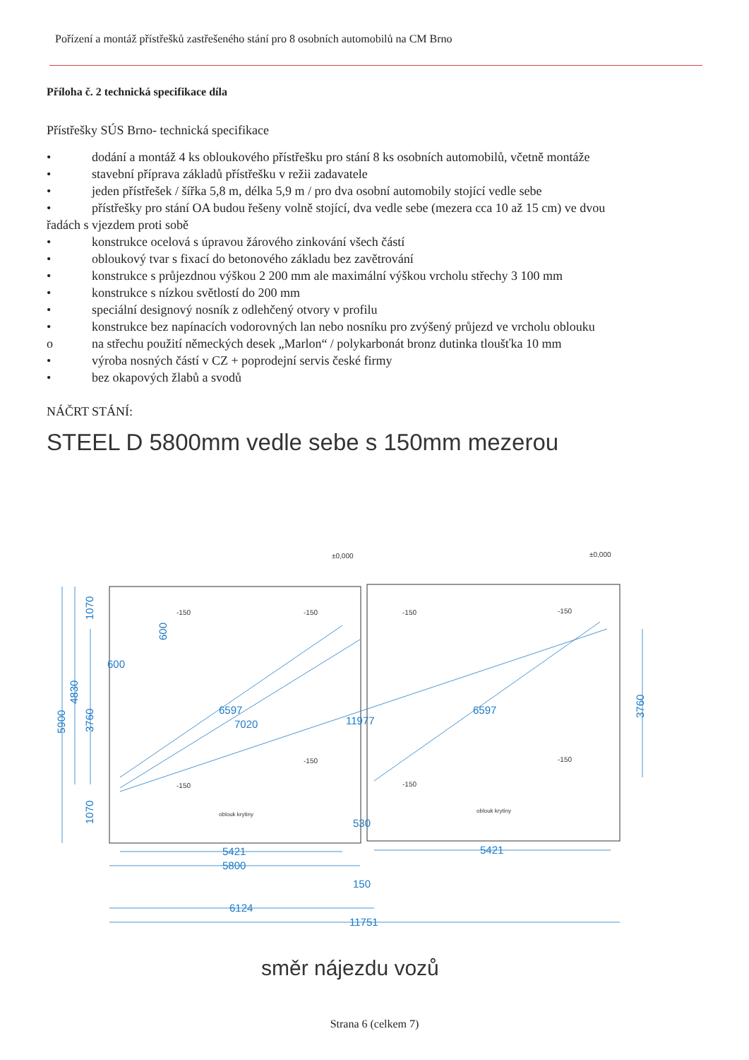Pořízení a montáž přístřešků zastřešeného stání pro 8 osobních automobilů na CM Brno
Příloha č. 2 technická specifikace díla
Přístřešky SÚS Brno- technická specifikace
• dodání a montáž 4 ks obloukového přístřešku pro stání 8 ks osobních automobilů, včetně montáže
• stavební příprava základů přístřešku v režii zadavatele
• jeden přístřešek / šířka 5,8 m, délka 5,9 m / pro dva osobní automobily stojící vedle sebe
• přístřešky pro stání OA budou řešeny volně stojící, dva vedle sebe (mezera cca 10 až 15 cm) ve dvou
řadách s vjezdem proti sobě
• konstrukce ocelová s úpravou žárového zinkování všech částí
• obloukový tvar s fixací do betonového základu bez zavětrování
• konstrukce s průjezdnou výškou 2 200 mm ale maximální výškou vrcholu střechy 3 100 mm
• konstrukce s nízkou světlostí do 200 mm
• speciální designový nosník z odlehčený otvory v profilu
• konstrukce bez napínacích vodorovných lan nebo nosníku pro zvýšený průjezd ve vrcholu oblouku
o na střechu použití německých desek „Marlon“ / polykarbonát bronz dutinka tloušťka 10 mm
• výroba nosných částí v CZ + poprodejní servis české firmy
• bez okapových žlabů a svodů
NÁČRT STÁNÍ:
STEEL D 5800mm vedle sebe s 150mm mezerou
1070
600
600
5900
4830
3760
1070
3760
6597
7020
11977
6597
530
5421
5800
5421
150
6124
11751
±0,000
±0,000
-150
-150
-150
-150
-150
-150
-150
-150
oblouk krytiny
oblouk krytiny
směr nájezdu vozů
Strana 6 (celkem 7)